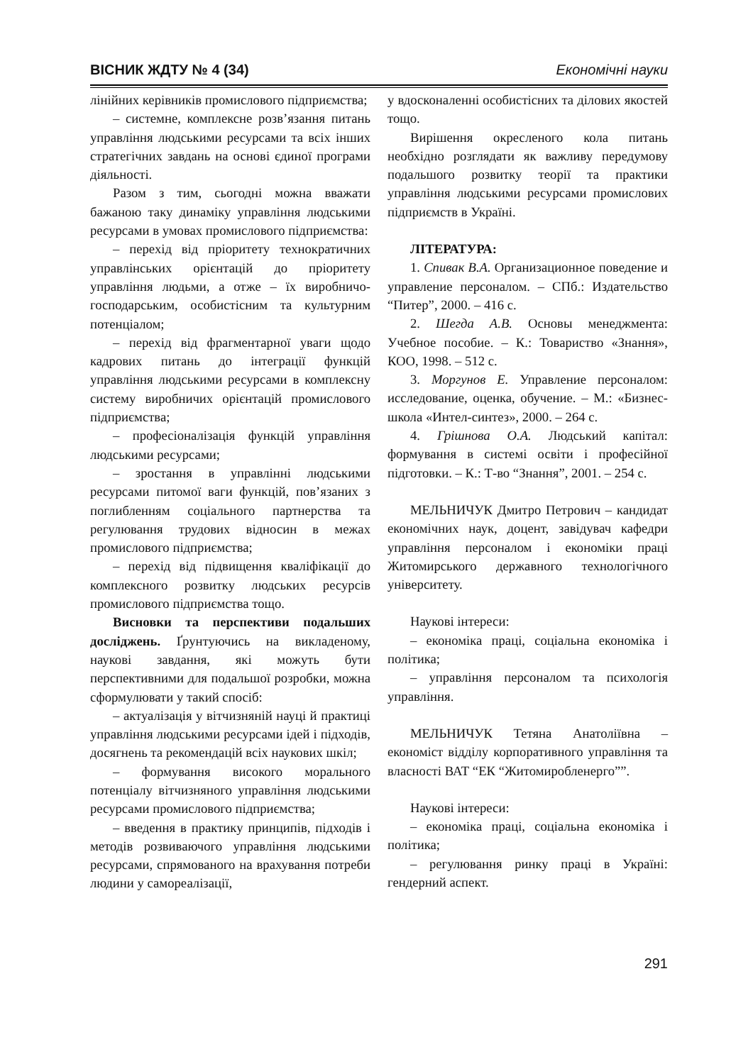ВІСНИК ЖДТУ № 4 (34) Економічні науки
лінійних керівників промислового підприємства;
– системне, комплексне розв’язання питань управління людськими ресурсами та всіх інших стратегічних завдань на основі єдиної програми діяльності.
Разом з тим, сьогодні можна вважати бажаною таку динаміку управління людськими ресурсами в умовах промислового підприємства:
– перехід від пріоритету технократичних управлінських орієнтацій до пріоритету управління людьми, а отже – їх виробничо-господарським, особистісним та культурним потенціалом;
– перехід від фрагментарної уваги щодо кадрових питань до інтеграції функцій управління людськими ресурсами в комплексну систему виробничих орієнтацій промислового підприємства;
– професіоналізація функцій управління людськими ресурсами;
– зростання в управлінні людськими ресурсами питомої ваги функцій, пов’язаних з поглибленням соціального партнерства та регулювання трудових відносин в межах промислового підприємства;
– перехід від підвищення кваліфікації до комплексного розвитку людських ресурсів промислового підприємства тощо.
Висновки та перспективи подальших досліджень. Ґрунтуючись на викладеному, наукові завдання, які можуть бути перспективними для подальшої розробки, можна сформулювати у такий спосіб:
– актуалізація у вітчизняній науці й практиці управління людськими ресурсами ідей і підходів, досягнень та рекомендацій всіх наукових шкіл;
– формування високого морального потенціалу вітчизняного управління людськими ресурсами промислового підприємства;
– введення в практику принципів, підходів і методів розвиваючого управління людськими ресурсами, спрямованого на врахування потреби людини у самореалізації,
у вдосконаленні особистісних та ділових якостей тощо.
Вирішення окресленого кола питань необхідно розглядати як важливу передумову подальшого розвитку теорії та практики управління людськими ресурсами промислових підприємств в Україні.
ЛІТЕРАТУРА:
1. Спивак В.А. Организационное поведение и управление персоналом. – СПб.: Издательство “Питер”, 2000. – 416 с.
2. Шегда А.В. Основы менеджмента: Учебное пособие. – К.: Товариство «Знання», КОО, 1998. – 512 с.
3. Моргунов Е. Управление персоналом: исследование, оценка, обучение. – М.: «Бизнес-школа «Интел-синтез», 2000. – 264 с.
4. Грішнова О.А. Людський капітал: формування в системі освіти і професійної підготовки. – К.: Т-во “Знання”, 2001. – 254 с.
МЕЛЬНИЧУК Дмитро Петрович – кандидат економічних наук, доцент, завідувач кафедри управління персоналом і економіки праці Житомирського державного технологічного університету.
Наукові інтереси:
– економіка праці, соціальна економіка і політика;
– управління персоналом та психологія управління.
МЕЛЬНИЧУК Тетяна Анатоліївна – економіст відділу корпоративного управління та власності ВАТ “ЕК “Житомиробленерго””.
Наукові інтереси:
– економіка праці, соціальна економіка і політика;
– регулювання ринку праці в Україні: гендерний аспект.
291